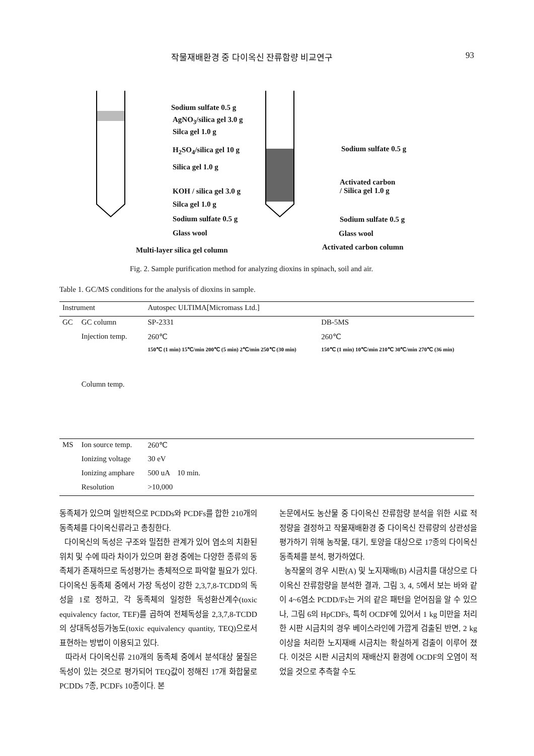작물재배환경 중 다이옥신 잔류함량 비교연구 93
Sodium sulfate 0.5 g
AgNO<sub>3</sub>/silica gel 3.0 g
Silca gel 1.0 g
H<sub>2</sub>SO<sub>4</sub>/silica gel 10 g
Silica gel 1.0 g
KOH / silica gel 3.0 g
Silca gel 1.0 g
Sodium sulfate 0.5 g
Glass wool
Multi-layer silica gel column
Sodium sulfate 0.5 g
Activated carbon
/ Silica gel 1.0 g
Sodium sulfate 0.5 g
Glass wool
Activated carbon column
Fig. 2. Sample purification method for analyzing dioxins in spinach, soil and air.
Table 1. GC/MS conditions for the analysis of dioxins in sample.
| Instrument | | Autospec ULTIMA[Micromass Ltd.] | |
| --- | --- | --- | --- |
| GC | GC column | SP-2331 | DB-5MS |
| | Injection temp. | 260℃ | 260℃ |
| | Column temp. | 150℃ (1 min) 15℃/min 200℃ (5 min) 2℃/min 250℃ (30 min) | 150℃ (1 min) 10℃/min 210℃ 30℃/min 270℃ (36 min) |
| MS | Ion source temp. | 260℃ | |
| | Ionizing voltage | 30 eV | |
| | Ionizing amphare | 500 uA 10 min. | |
| | Resolution | >10,000 | |
동족체가 있으며 일반적으로 PCDDs와 PCDFs를 합한 210개의 동족체를 다이옥신류라고 총칭한다.
다이옥신의 독성은 구조와 밀접한 관계가 있어 염소의 치환된 위치 및 수에 따라 차이가 있으며 환경 중에는 다양한 종류의 동족체가 존재하므로 독성평가는 총체적으로 파악할 필요가 있다. 다이옥신 동족체 중에서 가장 독성이 강한 2,3,7,8-TCDD의 독성을 1로 정하고, 각 동족체의 일정한 독성환산계수(toxic equivalency factor, TEF)를 곱하여 전체독성을 2,3,7,8-TCDD의 상대독성등가농도(toxic equivalency quantity, TEQ)으로서 표현하는 방법이 이용되고 있다.
따라서 다이옥신류 210개의 동족체 중에서 분석대상 물질은 독성이 있는 것으로 평가되어 TEQ값이 정해진 17개 화합물로 PCDDs 7종, PCDFs 10종이다. 본
논문에서도 농산물 중 다이옥신 잔류함량 분석을 위한 시료 적정량을 결정하고 작물재배환경 중 다이옥신 잔류량의 상관성을 평가하기 위해 농작물, 대기, 토양을 대상으로 17종의 다이옥신 동족체를 분석, 평가하였다.
농작물의 경우 시판(A) 및 노지재배(B) 시금치를 대상으로 다이옥신 잔류함량을 분석한 결과, 그림 3, 4, 5에서 보는 바와 같이 4~6염소 PCDD/Fs는 거의 같은 패턴을 얻어짐을 알 수 있으나, 그림 6의 HpCDFs, 특히 OCDF에 있어서 1 kg 미만을 처리한 시판 시금치의 경우 베이스라인에 가깝게 검출된 반면, 2 kg이상을 처리한 노지재배 시금치는 확실하게 검출이 이루어 졌다. 이것은 시판 시금치의 재배산지 환경에 OCDF의 오염이 적었을 것으로 추측할 수도